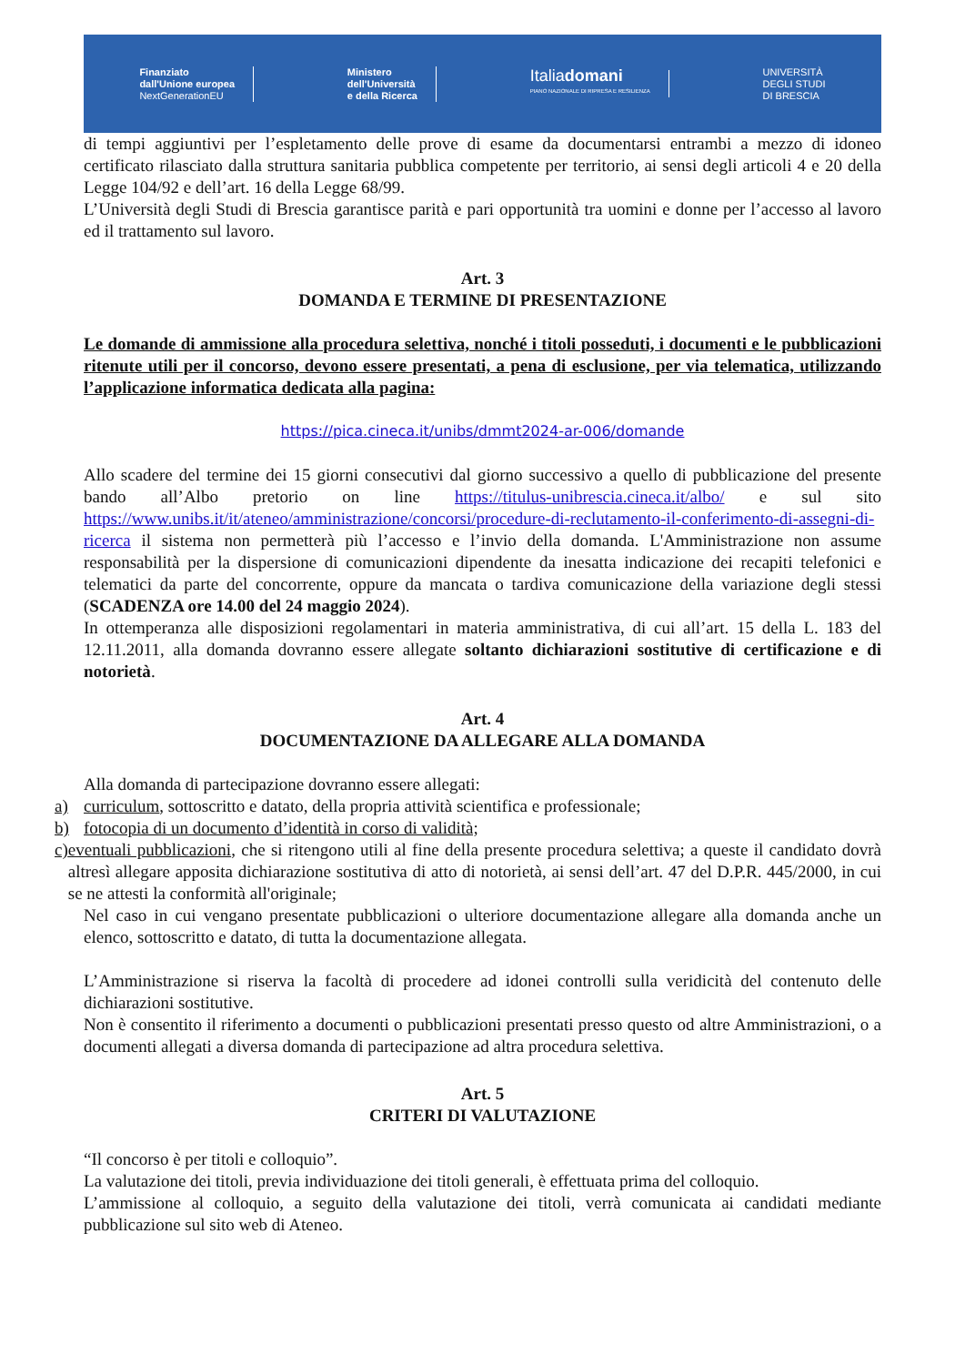Finanziato
dall'Unione europea
NextGenerationEU
Ministero
dell'Università
e della Ricerca
Italiadomani
PIANO NAZIONALE DI RIPRESA E RESILIENZA
UNIVERSITÀ
DEGLI STUDI
DI BRESCIA
di tempi aggiuntivi per l’espletamento delle prove di esame da documentarsi entrambi a mezzo di idoneo certificato rilasciato dalla struttura sanitaria pubblica competente per territorio, ai sensi degli articoli 4 e 20 della Legge 104/92 e dell’art. 16 della Legge 68/99.
L’Università degli Studi di Brescia garantisce parità e pari opportunità tra uomini e donne per l’accesso al lavoro ed il trattamento sul lavoro.
Art. 3
DOMANDA E TERMINE DI PRESENTAZIONE
Le domande di ammissione alla procedura selettiva, nonché i titoli posseduti, i documenti e le pubblicazioni ritenute utili per il concorso, devono essere presentati, a pena di esclusione, per via telematica, utilizzando l’applicazione informatica dedicata alla pagina:
https://pica.cineca.it/unibs/dmmt2024-ar-006/domande
Allo scadere del termine dei 15 giorni consecutivi dal giorno successivo a quello di pubblicazione del presente bando all’Albo pretorio on line https://titulus-unibrescia.cineca.it/albo/ e sul sito https://www.unibs.it/it/ateneo/amministrazione/concorsi/procedure-di-reclutamento-il-conferimento-di-assegni-di-ricerca il sistema non permetterà più l’accesso e l’invio della domanda. L'Amministrazione non assume responsabilità per la dispersione di comunicazioni dipendente da inesatta indicazione dei recapiti telefonici e telematici da parte del concorrente, oppure da mancata o tardiva comunicazione della variazione degli stessi (SCADENZA ore 14.00 del 24 maggio 2024).
In ottemperanza alle disposizioni regolamentari in materia amministrativa, di cui all’art. 15 della L. 183 del 12.11.2011, alla domanda dovranno essere allegate soltanto dichiarazioni sostitutive di certificazione e di notorietà.
Art. 4
DOCUMENTAZIONE DA ALLEGARE ALLA DOMANDA
Alla domanda di partecipazione dovranno essere allegati:
a) curriculum, sottoscritto e datato, della propria attività scientifica e professionale;
b) fotocopia di un documento d’identità in corso di validità;
c) eventuali pubblicazioni, che si ritengono utili al fine della presente procedura selettiva; a queste il candidato dovrà altresì allegare apposita dichiarazione sostitutiva di atto di notorietà, ai sensi dell’art. 47 del D.P.R. 445/2000, in cui se ne attesti la conformità all'originale;
Nel caso in cui vengano presentate pubblicazioni o ulteriore documentazione allegare alla domanda anche un elenco, sottoscritto e datato, di tutta la documentazione allegata.
L’Amministrazione si riserva la facoltà di procedere ad idonei controlli sulla veridicità del contenuto delle dichiarazioni sostitutive.
Non è consentito il riferimento a documenti o pubblicazioni presentati presso questo od altre Amministrazioni, o a documenti allegati a diversa domanda di partecipazione ad altra procedura selettiva.
Art. 5
CRITERI DI VALUTAZIONE
“Il concorso è per titoli e colloquio”.
La valutazione dei titoli, previa individuazione dei titoli generali, è effettuata prima del colloquio.
L’ammissione al colloquio, a seguito della valutazione dei titoli, verrà comunicata ai candidati mediante pubblicazione sul sito web di Ateneo.